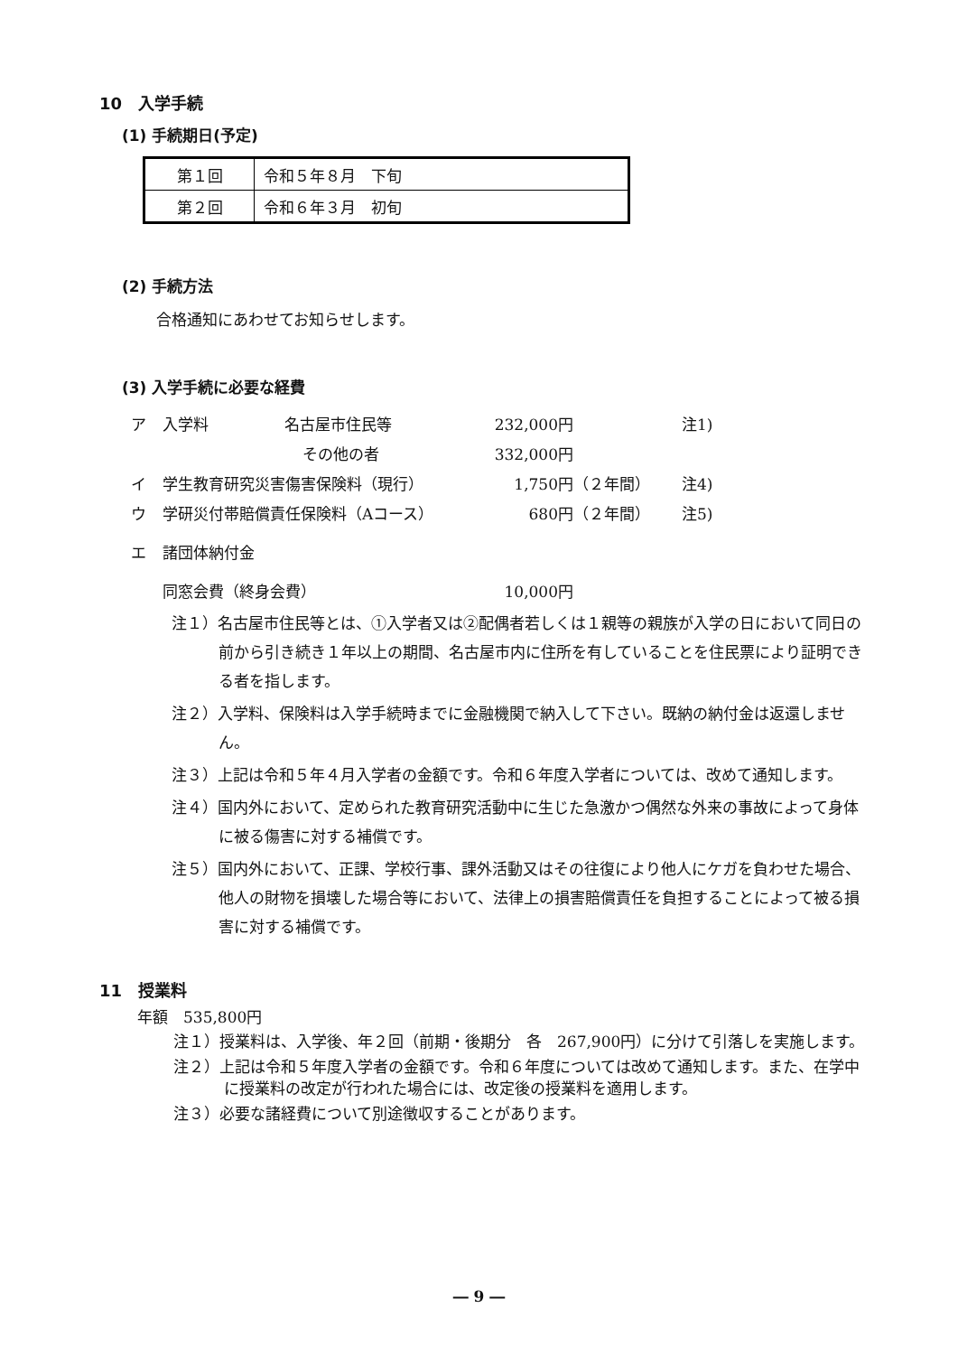10　入学手続
(1) 手続期日(予定)
| 第１回 | 令和５年８月 下旬 |
| 第２回 | 令和６年３月 初旬 |
(2) 手続方法
合格通知にあわせてお知らせします。
(3) 入学手続に必要な経費
| ア | 入学料 | 名古屋市住民等 | 232,000円 | | 注1) |
| | | その他の者 | 332,000円 | | |
| イ | 学生教育研究災害傷害保険料（現行） | | 1,750円 | （２年間） | 注4) |
| ウ | 学研災付帯賠償責任保険料（Aコース） | | 680円 | （２年間） | 注5) |
| エ | 諸団体納付金 | | | | |
| | 同窓会費（終身会費） | | 10,000円 | | |
注１）名古屋市住民等とは、①入学者又は②配偶者若しくは１親等の親族が入学の日において同日の前から引き続き１年以上の期間、名古屋市内に住所を有していることを住民票により証明できる者を指します。
注２）入学料、保険料は入学手続時までに金融機関で納入して下さい。既納の納付金は返還しません。
注３）上記は令和５年４月入学者の金額です。令和６年度入学者については、改めて通知します。
注４）国内外において、定められた教育研究活動中に生じた急激かつ偶然な外来の事故によって身体に被る傷害に対する補償です。
注５）国内外において、正課、学校行事、課外活動又はその往復により他人にケガを負わせた場合、他人の財物を損壊した場合等において、法律上の損害賠償責任を負担することによって被る損害に対する補償です。
11　授業料
年額　535,800円
注１）授業料は、入学後、年２回（前期・後期分　各　267,900円）に分けて引落しを実施します。
注２）上記は令和５年度入学者の金額です。令和６年度については改めて通知します。また、在学中に授業料の改定が行われた場合には、改定後の授業料を適用します。
注３）必要な諸経費について別途徴収することがあります。
― 9 ―